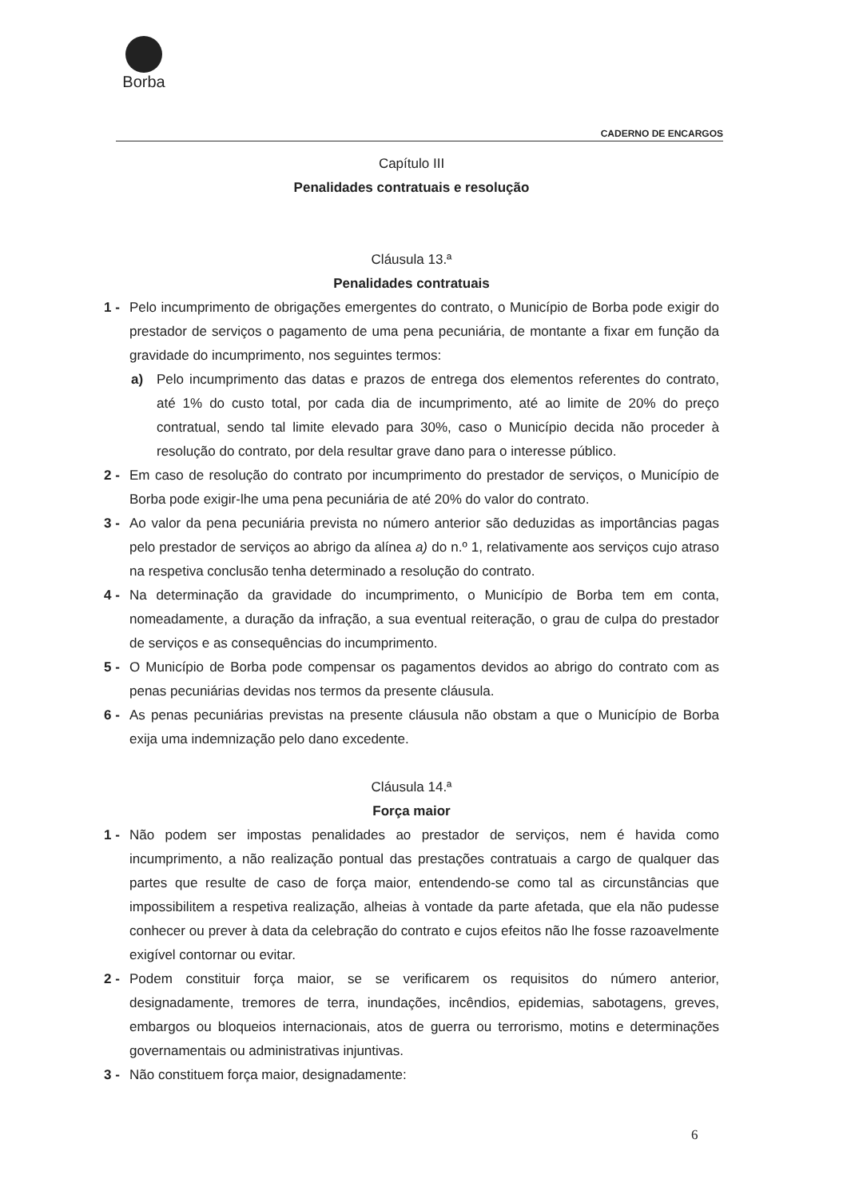Borba
CADERNO DE ENCARGOS
Capítulo III
Penalidades contratuais e resolução
Cláusula 13.ª
Penalidades contratuais
1 - Pelo incumprimento de obrigações emergentes do contrato, o Município de Borba pode exigir do prestador de serviços o pagamento de uma pena pecuniária, de montante a fixar em função da gravidade do incumprimento, nos seguintes termos:
a) Pelo incumprimento das datas e prazos de entrega dos elementos referentes do contrato, até 1% do custo total, por cada dia de incumprimento, até ao limite de 20% do preço contratual, sendo tal limite elevado para 30%, caso o Município decida não proceder à resolução do contrato, por dela resultar grave dano para o interesse público.
2 - Em caso de resolução do contrato por incumprimento do prestador de serviços, o Município de Borba pode exigir-lhe uma pena pecuniária de até 20% do valor do contrato.
3 - Ao valor da pena pecuniária prevista no número anterior são deduzidas as importâncias pagas pelo prestador de serviços ao abrigo da alínea a) do n.º 1, relativamente aos serviços cujo atraso na respetiva conclusão tenha determinado a resolução do contrato.
4 - Na determinação da gravidade do incumprimento, o Município de Borba tem em conta, nomeadamente, a duração da infração, a sua eventual reiteração, o grau de culpa do prestador de serviços e as consequências do incumprimento.
5 - O Município de Borba pode compensar os pagamentos devidos ao abrigo do contrato com as penas pecuniárias devidas nos termos da presente cláusula.
6 - As penas pecuniárias previstas na presente cláusula não obstam a que o Município de Borba exija uma indemnização pelo dano excedente.
Cláusula 14.ª
Força maior
1 - Não podem ser impostas penalidades ao prestador de serviços, nem é havida como incumprimento, a não realização pontual das prestações contratuais a cargo de qualquer das partes que resulte de caso de força maior, entendendo-se como tal as circunstâncias que impossibilitem a respetiva realização, alheias à vontade da parte afetada, que ela não pudesse conhecer ou prever à data da celebração do contrato e cujos efeitos não lhe fosse razoavelmente exigível contornar ou evitar.
2 - Podem constituir força maior, se se verificarem os requisitos do número anterior, designadamente, tremores de terra, inundações, incêndios, epidemias, sabotagens, greves, embargos ou bloqueios internacionais, atos de guerra ou terrorismo, motins e determinações governamentais ou administrativas injuntivas.
3 - Não constituem força maior, designadamente:
6